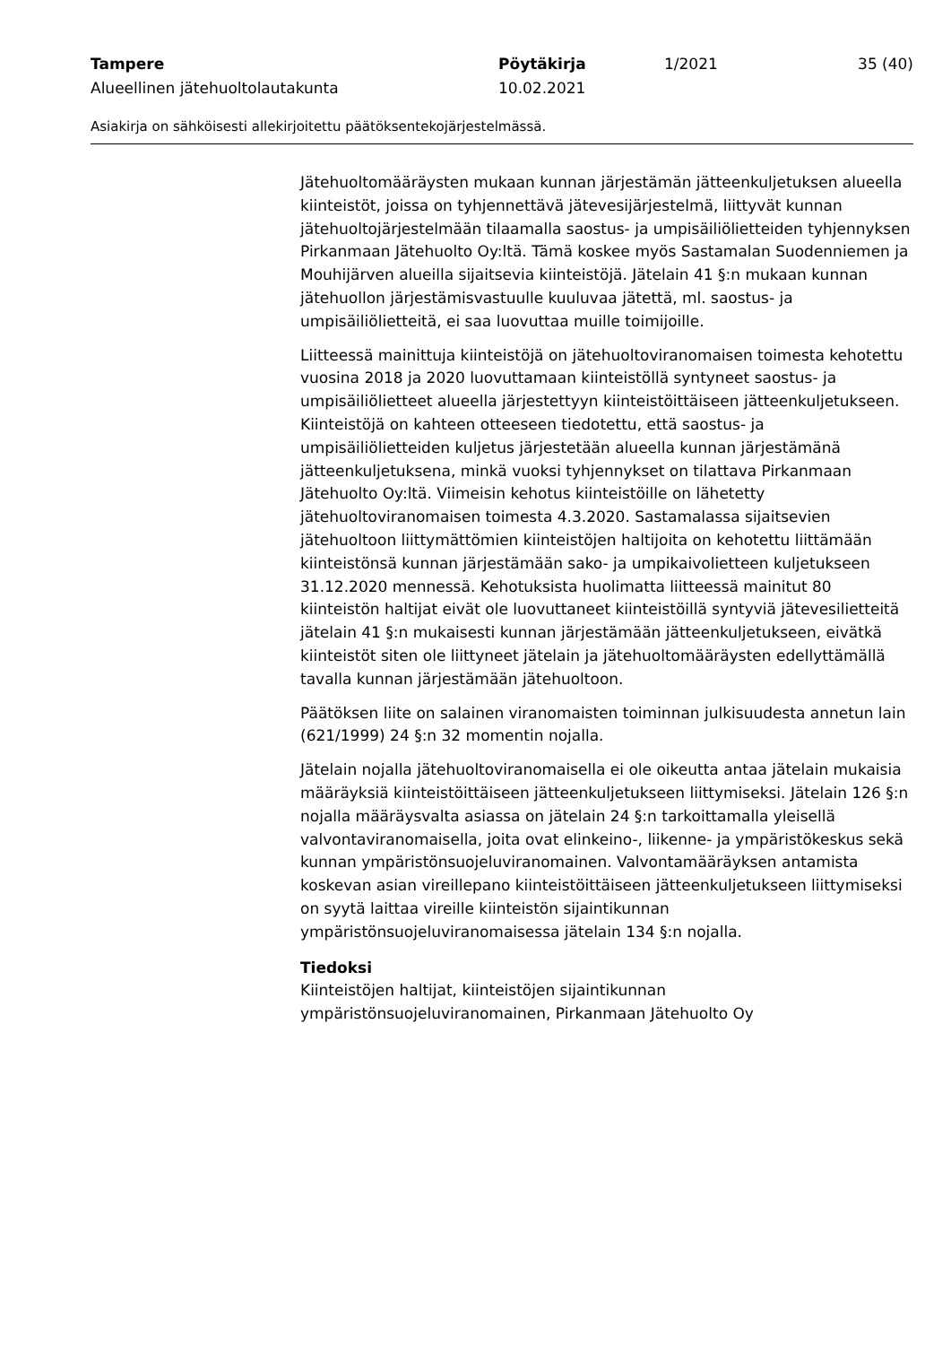Tampere
Alueellinen jätehuoltolautakunta
Pöytäkirja
10.02.2021
1/2021 35 (40)
Asiakirja on sähköisesti allekirjoitettu päätöksentekojärjestelmässä.
Jätehuoltomääräysten mukaan kunnan järjestämän jätteenkuljetuksen alueella kiinteistöt, joissa on tyhjennettävä jätevesijärjestelmä, liittyvät kunnan jätehuoltojärjestelmään tilaamalla saostus- ja umpisäiliölietteiden tyhjennyksen Pirkanmaan Jätehuolto Oy:ltä. Tämä koskee myös Sastamalan Suodenniemen ja Mouhijärven alueilla sijaitsevia kiinteistöjä. Jätelain 41 §:n mukaan kunnan jätehuollon järjestämisvastuulle kuuluvaa jätettä, ml. saostus- ja umpisäiliölietteitä, ei saa luovuttaa muille toimijoille.
Liitteessä mainittuja kiinteistöjä on jätehuoltoviranomaisen toimesta kehotettu vuosina 2018 ja 2020 luovuttamaan kiinteistöllä syntyneet saostus- ja umpisäiliölietteet alueella järjestettyyn kiinteistöittäiseen jätteenkuljetukseen. Kiinteistöjä on kahteen otteeseen tiedotettu, että saostus- ja umpisäiliölietteiden kuljetus järjestetään alueella kunnan järjestämänä jätteenkuljetuksena, minkä vuoksi tyhjennykset on tilattava Pirkanmaan Jätehuolto Oy:ltä. Viimeisin kehotus kiinteistöille on lähetetty jätehuoltoviranomaisen toimesta 4.3.2020. Sastamalassa sijaitsevien jätehuoltoon liittymättömien kiinteistöjen haltijoita on kehotettu liittämään kiinteistönsä kunnan järjestämään sako- ja umpikaivolietteen kuljetukseen 31.12.2020 mennessä. Kehotuksista huolimatta liitteessä mainitut 80 kiinteistön haltijat eivät ole luovuttaneet kiinteistöillä syntyviä jätevesilietteitä jätelain 41 §:n mukaisesti kunnan järjestämään jätteenkuljetukseen, eivätkä kiinteistöt siten ole liittyneet jätelain ja jätehuoltomääräysten edellyttämällä tavalla kunnan järjestämään jätehuoltoon.
Päätöksen liite on salainen viranomaisten toiminnan julkisuudesta annetun lain (621/1999) 24 §:n 32 momentin nojalla.
Jätelain nojalla jätehuoltoviranomaisella ei ole oikeutta antaa jätelain mukaisia määräyksiä kiinteistöittäiseen jätteenkuljetukseen liittymiseksi. Jätelain 126 §:n nojalla määräysvalta asiassa on jätelain 24 §:n tarkoittamalla yleisellä valvontaviranomaisella, joita ovat elinkeino-, liikenne- ja ympäristökeskus sekä kunnan ympäristönsuojeluviranomainen. Valvontamääräyksen antamista koskevan asian vireillepano kiinteistöittäiseen jätteenkuljetukseen liittymiseksi on syytä laittaa vireille kiinteistön sijaintikunnan ympäristönsuojeluviranomaisessa jätelain 134 §:n nojalla.
Tiedoksi
Kiinteistöjen haltijat, kiinteistöjen sijaintikunnan ympäristönsuojeluviranomainen, Pirkanmaan Jätehuolto Oy